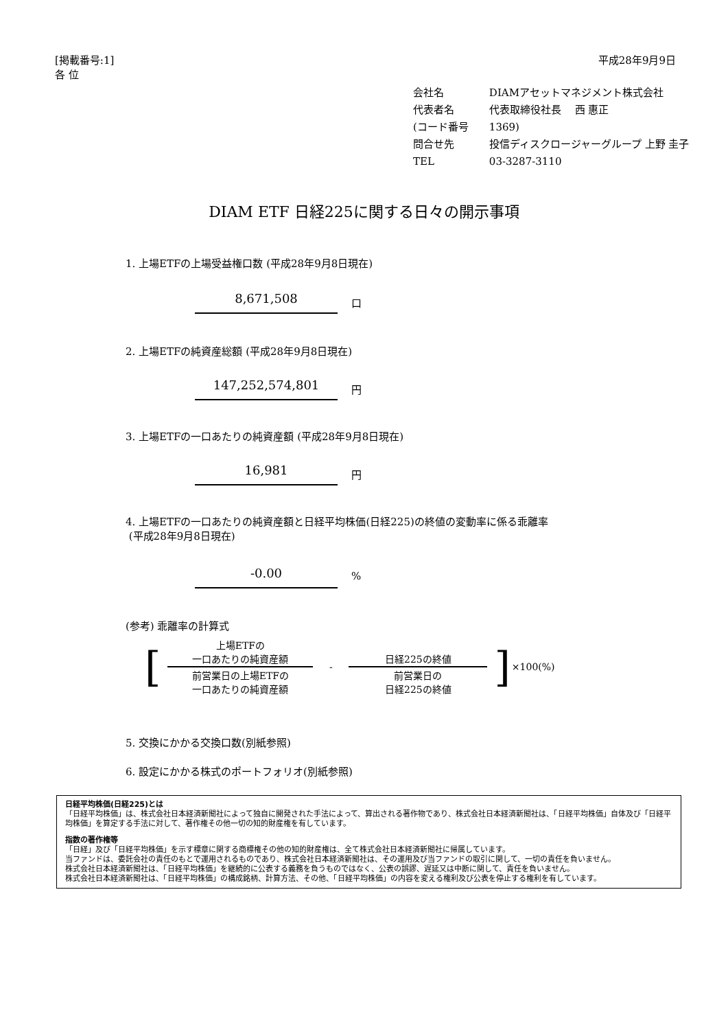[掲載番号:1]
各 位
平成28年9月9日
| 会社名 | DIAMアセットマネジメント株式会社 |
| 代表者名 | 代表取締役社長 西 惠正 |
| (コード番号 | 1369) |
| 問合せ先 | 投信ディスクロージャーグループ 上野 圭子 |
| TEL | 03-3287-3110 |
DIAM ETF 日経225に関する日々の開示事項
1. 上場ETFの上場受益権口数 (平成28年9月8日現在)
8,671,508 口
2. 上場ETFの純資産総額 (平成28年9月8日現在)
147,252,574,801 円
3. 上場ETFの一口あたりの純資産額 (平成28年9月8日現在)
16,981 円
4. 上場ETFの一口あたりの純資産額と日経平均株価(日経225)の終値の変動率に係る乖離率
(平成28年9月8日現在)
-0.00 %
(参考) 乖離率の計算式
| [ | 上場ETFの 一口あたりの純資産額 | - | 日経225の終値 | ] | ×100(%) |
| | 前営業日の上場ETFの 一口あたりの純資産額 | | 前営業日の 日経225の終値 | | |
5. 交換にかかる交換口数(別紙参照)
6. 設定にかかる株式のポートフォリオ(別紙参照)
日経平均株価(日経225)とは
「日経平均株価」は、株式会社日本経済新聞社によって独自に開発された手法によって、算出される著作物であり、株式会社日本経済新聞社は、「日経平均株価」自体及び「日経平均株価」を算定する手法に対して、著作権その他一切の知的財産権を有しています。
指数の著作権等
「日経」及び「日経平均株価」を示す標章に関する商標権その他の知的財産権は、全て株式会社日本経済新聞社に帰属しています。
当ファンドは、委託会社の責任のもとで運用されるものであり、株式会社日本経済新聞社は、その運用及び当ファンドの取引に関して、一切の責任を負いません。
株式会社日本経済新聞社は、「日経平均株価」を継続的に公表する義務を負うものではなく、公表の誤謬、遅延又は中断に関して、責任を負いません。
株式会社日本経済新聞社は、「日経平均株価」の構成銘柄、計算方法、その他、「日経平均株価」の内容を変える権利及び公表を停止する権利を有しています。